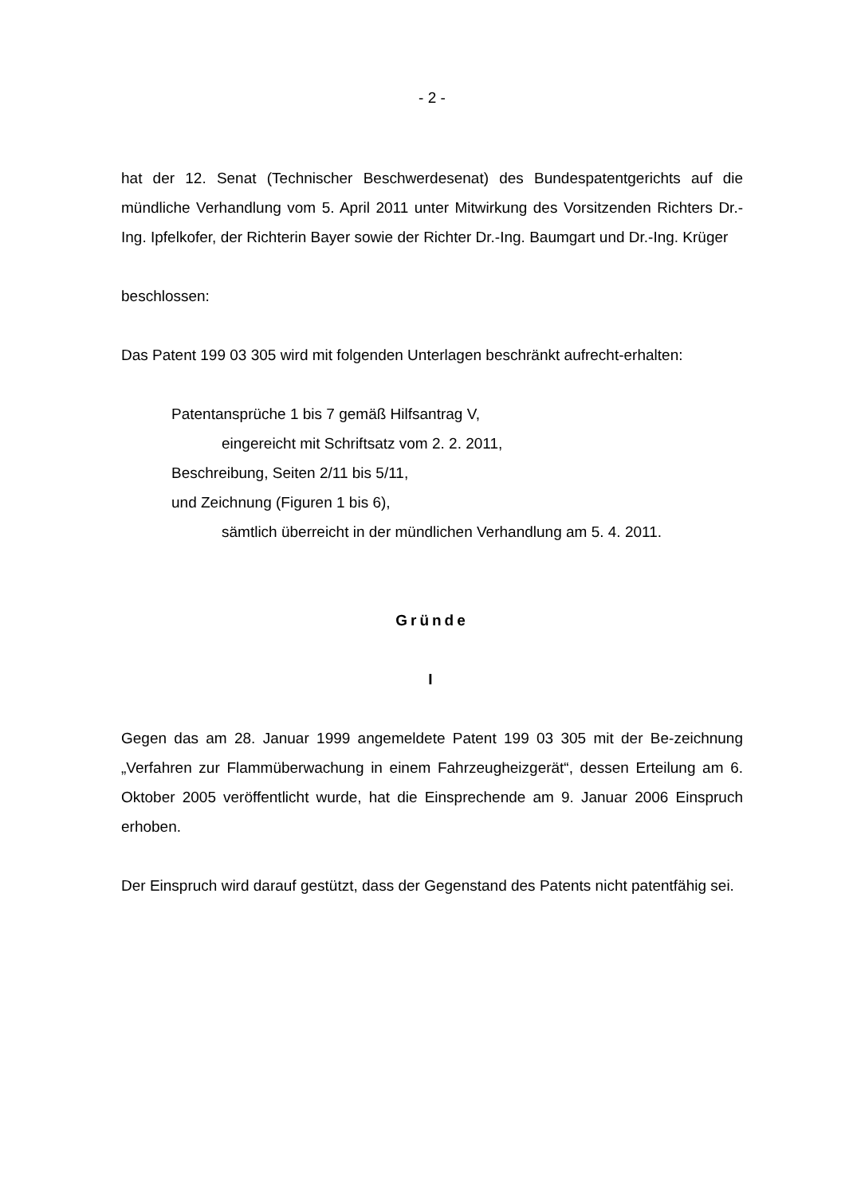- 2 -
hat der 12. Senat (Technischer Beschwerdesenat) des Bundespatentgerichts auf die mündliche Verhandlung vom 5. April 2011 unter Mitwirkung des Vorsitzenden Richters Dr.-Ing. Ipfelkofer, der Richterin Bayer sowie der Richter Dr.-Ing. Baumgart und Dr.-Ing. Krüger
beschlossen:
Das Patent 199 03 305 wird mit folgenden Unterlagen beschränkt aufrecht-erhalten:
Patentansprüche 1 bis 7 gemäß Hilfsantrag V,
eingereicht mit Schriftsatz vom 2. 2. 2011,
Beschreibung, Seiten 2/11 bis 5/11,
und Zeichnung (Figuren 1 bis 6),
sämtlich überreicht in der mündlichen Verhandlung am 5. 4. 2011.
Gründe
I
Gegen das am 28. Januar 1999 angemeldete Patent 199 03 305 mit der Be-zeichnung „Verfahren zur Flammüberwachung in einem Fahrzeugheizgerät“, dessen Erteilung am 6. Oktober 2005 veröffentlicht wurde, hat die Einsprechende am 9. Januar 2006 Einspruch erhoben.
Der Einspruch wird darauf gestützt, dass der Gegenstand des Patents nicht patentfähig sei.